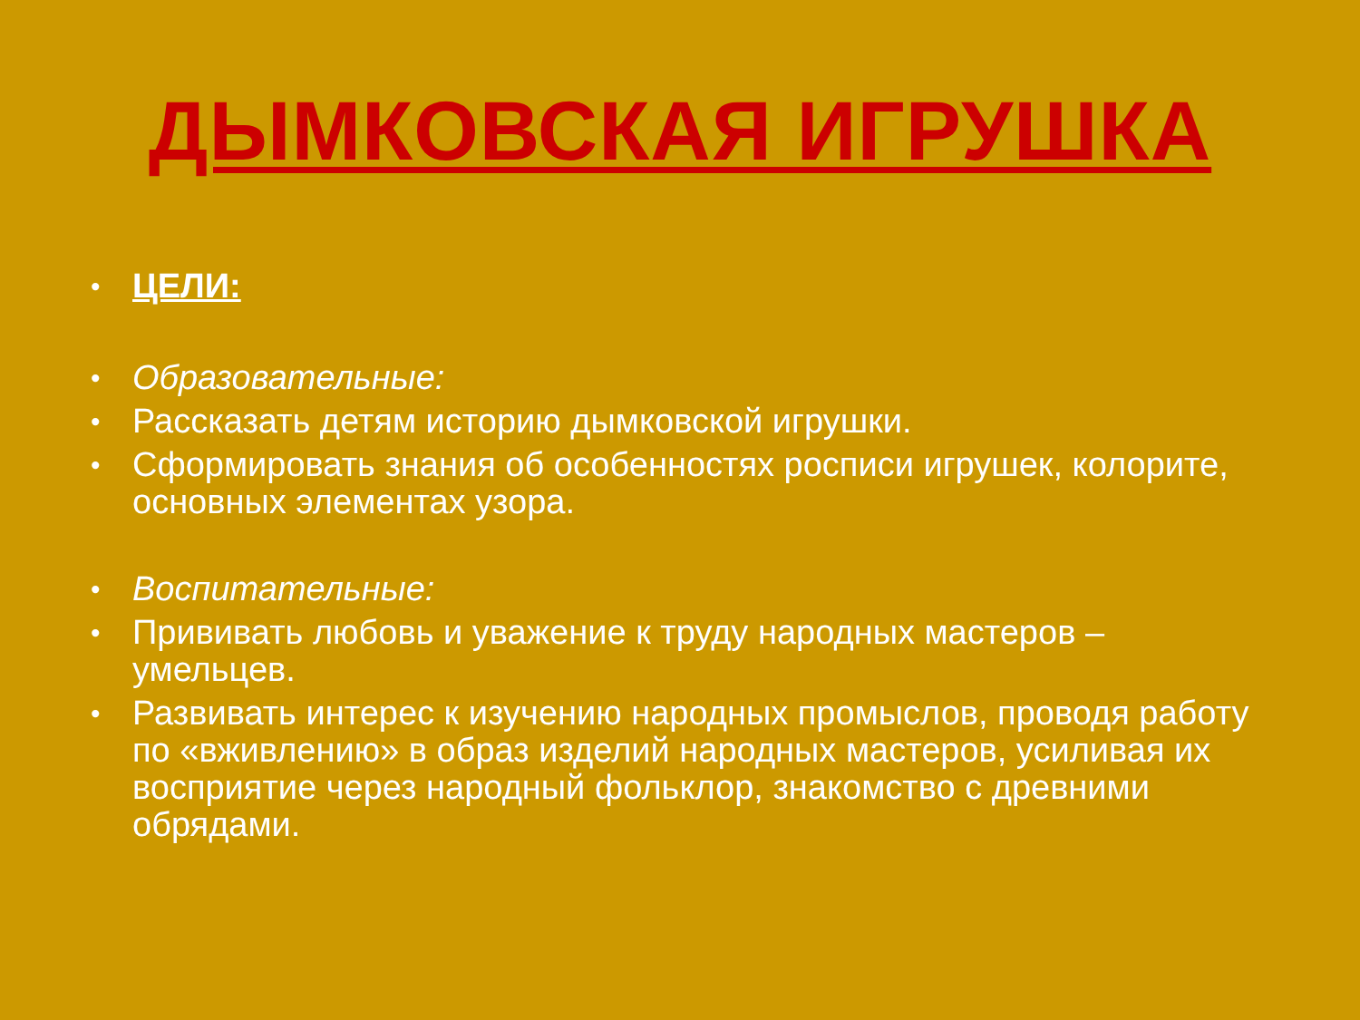ДЫМКОВСКАЯ ИГРУШКА
• ЦЕЛИ:
• Образовательные:
• Рассказать детям историю дымковской игрушки.
• Сформировать знания об особенностях росписи игрушек, колорите, основных элементах узора.
• Воспитательные:
• Прививать любовь и уважение к труду народных мастеров – умельцев.
• Развивать интерес к изучению народных промыслов, проводя работу по «вживлению» в образ изделий народных мастеров, усиливая их восприятие через народный фольклор, знакомство с древними обрядами.